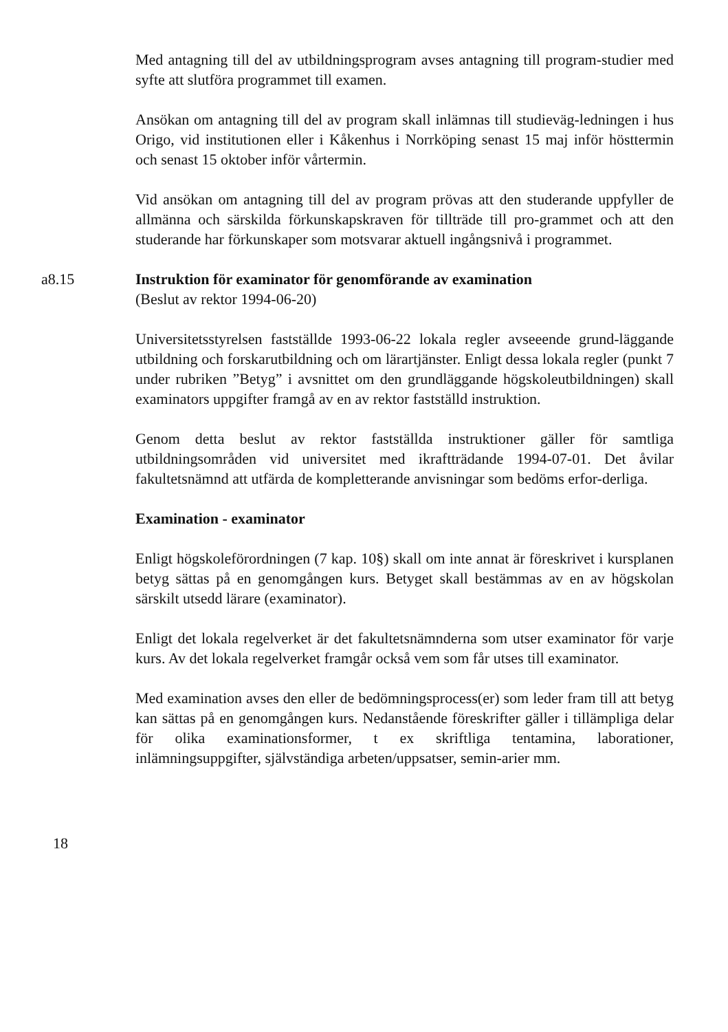Med antagning till del av utbildningsprogram avses antagning till program-studier med syfte att slutföra programmet till examen.
Ansökan om antagning till del av program skall inlämnas till studieväg-ledningen i hus Origo, vid institutionen eller i Kåkenhus i Norrköping senast 15 maj inför hösttermin och senast 15 oktober inför vårtermin.
Vid ansökan om antagning till del av program prövas att den studerande uppfyller de allmänna och särskilda förkunskapskraven för tillträde till pro-grammet och att den studerande har förkunskaper som motsvarar aktuell ingångsnivå i programmet.
a8.15 Instruktion för examinator för genomförande av examination
(Beslut av rektor 1994-06-20)
Universitetsstyrelsen fastställde 1993-06-22 lokala regler avseeende grund-läggande utbildning och forskarutbildning och om lärartjänster. Enligt dessa lokala regler (punkt 7 under rubriken ”Betyg” i avsnittet om den grundläggande högskoleutbildningen) skall examinators uppgifter framgå av en av rektor fastställd instruktion.
Genom detta beslut av rektor fastställda instruktioner gäller för samtliga utbildningsområden vid universitet med ikraftträdande 1994-07-01. Det åvilar fakultetsnämnd att utfärda de kompletterande anvisningar som bedöms erfor-derliga.
Examination - examinator
Enligt högskoleförordningen (7 kap. 10§) skall om inte annat är föreskrivet i kursplanen betyg sättas på en genomgången kurs. Betyget skall bestämmas av en av högskolan särskilt utsedd lärare (examinator).
Enligt det lokala regelverket är det fakultetsnämnderna som utser examinator för varje kurs. Av det lokala regelverket framgår också vem som får utses till examinator.
Med examination avses den eller de bedömningsprocess(er) som leder fram till att betyg kan sättas på en genomgången kurs. Nedanstående föreskrifter gäller i tillämpliga delar för olika examinationsformer, t ex skriftliga tentamina, laborationer, inlämningsuppgifter, självständiga arbeten/uppsatser, semin-arier mm.
18